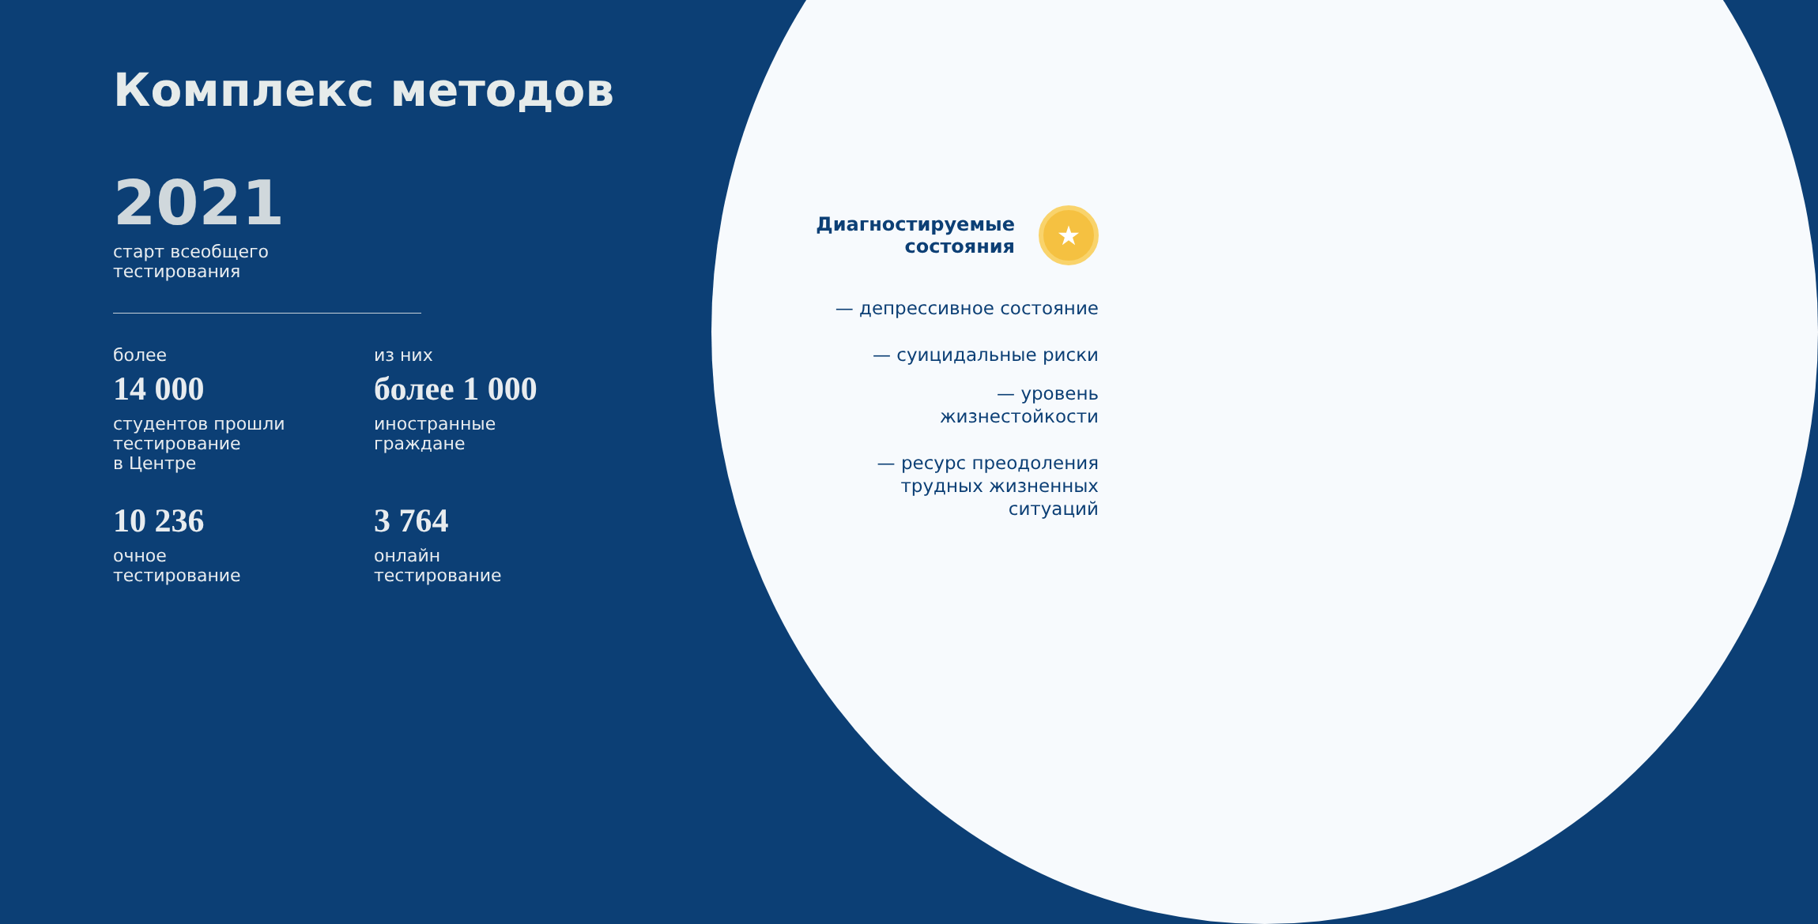Комплекс методов
2021
старт всеобщего
тестирования
более
14 000
студентов прошли
тестирование
в Центре
из них
более 1 000
иностранные
граждане
10 236
очное
тестирование
3 764
онлайн
тестирование
Диагностируемые
состояния
★
— депрессивное состояние
— суицидальные риски
— уровень
жизнестойкости
— ресурс преодоления
трудных жизненных
ситуаций